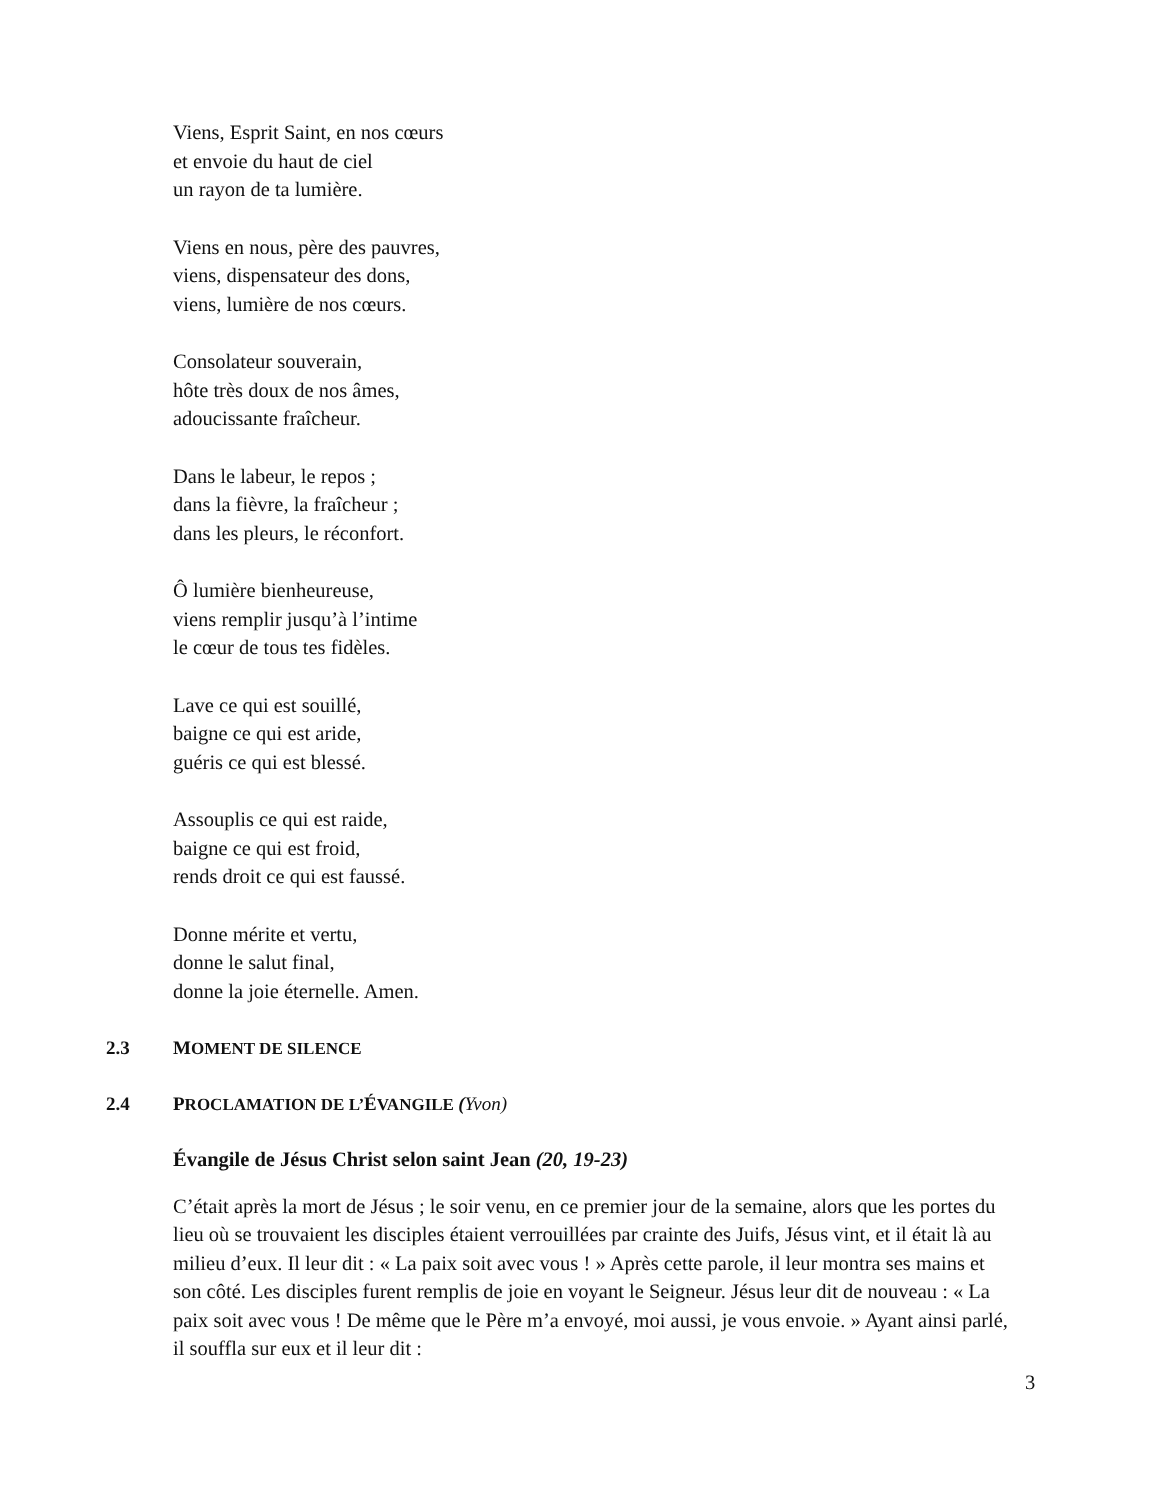Viens, Esprit Saint, en nos cœurs
et envoie du haut de ciel
un rayon de ta lumière.
Viens en nous, père des pauvres,
viens, dispensateur des dons,
viens, lumière de nos cœurs.
Consolateur souverain,
hôte très doux de nos âmes,
adoucissante fraîcheur.
Dans le labeur, le repos ;
dans la fièvre, la fraîcheur ;
dans les pleurs, le réconfort.
Ô lumière bienheureuse,
viens remplir jusqu’à l’intime
le cœur de tous tes fidèles.
Lave ce qui est souillé,
baigne ce qui est aride,
guéris ce qui est blessé.
Assouplis ce qui est raide,
baigne ce qui est froid,
rends droit ce qui est faussé.
Donne mérite et vertu,
donne le salut final,
donne la joie éternelle. Amen.
2.3 MOMENT DE SILENCE
2.4 PROCLAMATION DE L’ÉVANGILE (Yvon)
Évangile de Jésus Christ selon saint Jean (20, 19-23)
C’était après la mort de Jésus ; le soir venu, en ce premier jour de la semaine, alors que les portes du lieu où se trouvaient les disciples étaient verrouillées par crainte des Juifs, Jésus vint, et il était là au milieu d’eux. Il leur dit : « La paix soit avec vous ! » Après cette parole, il leur montra ses mains et son côté. Les disciples furent remplis de joie en voyant le Seigneur. Jésus leur dit de nouveau : « La paix soit avec vous ! De même que le Père m’a envoyé, moi aussi, je vous envoie. » Ayant ainsi parlé, il souffla sur eux et il leur dit :
3